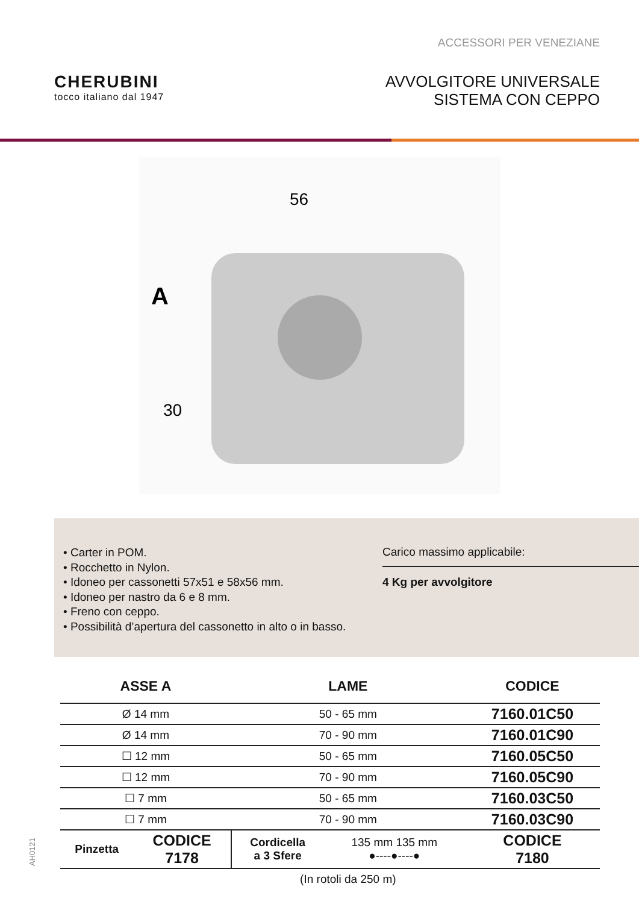ACCESSORI PER VENEZIANE
CHERUBINI
tocco italiano dal 1947
AVVOLGITORE UNIVERSALE
SISTEMA CON CEPPO
56
A
30
• Carter in POM.
• Rocchetto in Nylon.
• Idoneo per cassonetti 57x51 e 58x56 mm.
• Idoneo per nastro da 6 e 8 mm.
• Freno con ceppo.
• Possibilità d’apertura del cassonetto in alto o in basso.
Carico massimo applicabile:
4 Kg per avvolgitore
| ASSE A | | LAME | | CODICE |
| --- | --- | --- | --- | --- |
| Ø 14 mm | | 50 - 65 mm | | 7160.01C50 |
| Ø 14 mm | | 70 - 90 mm | | 7160.01C90 |
| ☐ 12 mm | | 50 - 65 mm | | 7160.05C50 |
| ☐ 12 mm | | 70 - 90 mm | | 7160.05C90 |
| ☐ 7 mm | | 50 - 65 mm | | 7160.03C50 |
| ☐ 7 mm | | 70 - 90 mm | | 7160.03C90 |
| Pinzetta | CODICE 7178 | Cordicella a 3 Sfere | 135 mm 135 mm ●----●----● | CODICE 7180 |
| | | (In rotoli da 250 m) | | |
AH0121